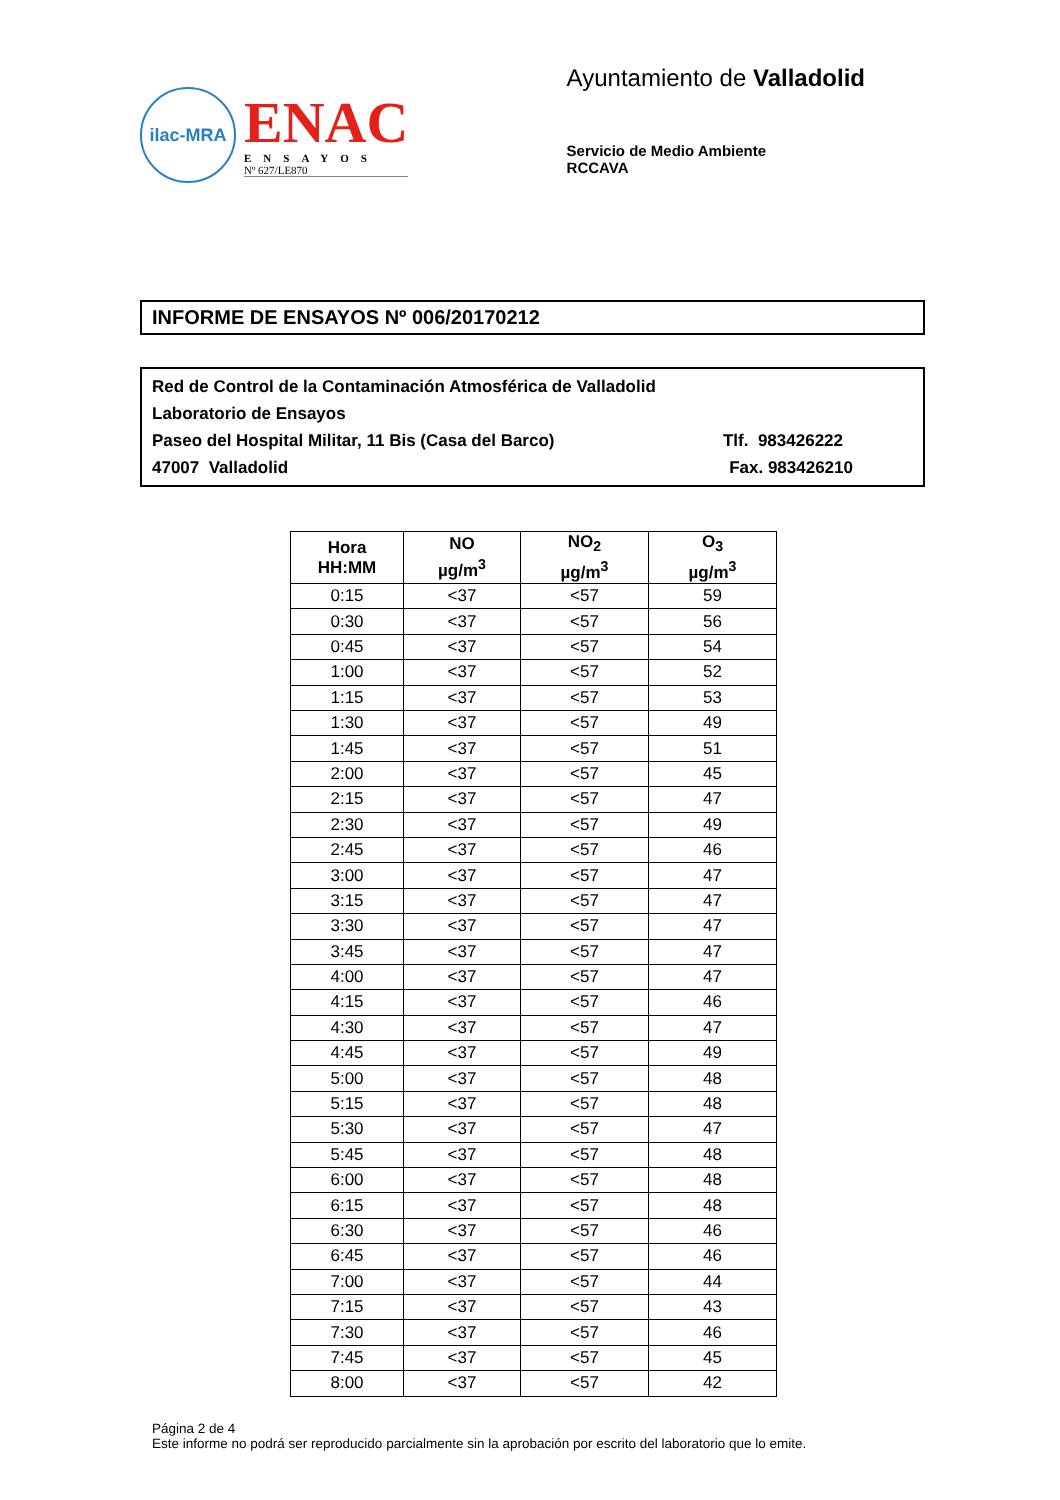ilac-MRA
ENAC
ENSAYOS
Nº 627/LE870
Ayuntamiento de Valladolid
Servicio de Medio Ambiente
RCCAVA
INFORME DE ENSAYOS Nº 006/20170212
Red de Control de la Contaminación Atmosférica de Valladolid
Laboratorio de Ensayos
Paseo del Hospital Militar, 11 Bis (Casa del Barco) Tlf. 983426222
47007 Valladolid Fax. 983426210
| Hora HH:MM | NO µg/m<sup>3</sup> | NO<sub>2</sub> µg/m<sup>3</sup> | O<sub>3</sub> µg/m<sup>3</sup> |
| --- | --- | --- | --- |
| 0:15 | <37 | <57 | 59 |
| 0:30 | <37 | <57 | 56 |
| 0:45 | <37 | <57 | 54 |
| 1:00 | <37 | <57 | 52 |
| 1:15 | <37 | <57 | 53 |
| 1:30 | <37 | <57 | 49 |
| 1:45 | <37 | <57 | 51 |
| 2:00 | <37 | <57 | 45 |
| 2:15 | <37 | <57 | 47 |
| 2:30 | <37 | <57 | 49 |
| 2:45 | <37 | <57 | 46 |
| 3:00 | <37 | <57 | 47 |
| 3:15 | <37 | <57 | 47 |
| 3:30 | <37 | <57 | 47 |
| 3:45 | <37 | <57 | 47 |
| 4:00 | <37 | <57 | 47 |
| 4:15 | <37 | <57 | 46 |
| 4:30 | <37 | <57 | 47 |
| 4:45 | <37 | <57 | 49 |
| 5:00 | <37 | <57 | 48 |
| 5:15 | <37 | <57 | 48 |
| 5:30 | <37 | <57 | 47 |
| 5:45 | <37 | <57 | 48 |
| 6:00 | <37 | <57 | 48 |
| 6:15 | <37 | <57 | 48 |
| 6:30 | <37 | <57 | 46 |
| 6:45 | <37 | <57 | 46 |
| 7:00 | <37 | <57 | 44 |
| 7:15 | <37 | <57 | 43 |
| 7:30 | <37 | <57 | 46 |
| 7:45 | <37 | <57 | 45 |
| 8:00 | <37 | <57 | 42 |
Página 2 de 4
Este informe no podrá ser reproducido parcialmente sin la aprobación por escrito del laboratorio que lo emite.